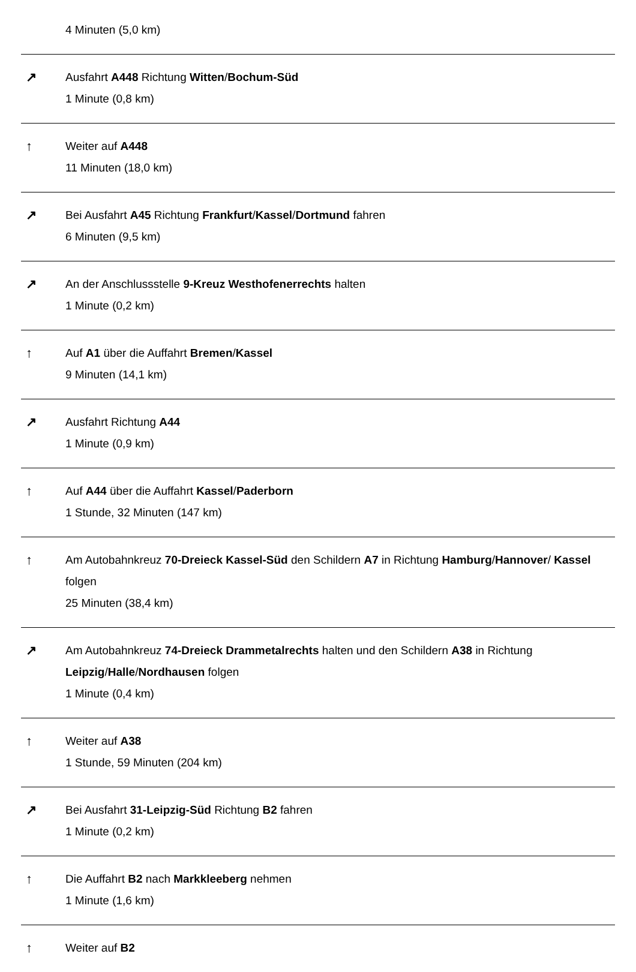4 Minuten (5,0 km)
↗
Ausfahrt A448 Richtung Witten/Bochum-Süd
1 Minute (0,8 km)
↑
Weiter auf A448
11 Minuten (18,0 km)
↗
Bei Ausfahrt A45 Richtung Frankfurt/Kassel/Dortmund fahren
6 Minuten (9,5 km)
↗
An der Anschlussstelle 9-Kreuz Westhofenerrechts halten
1 Minute (0,2 km)
↑
Auf A1 über die Auffahrt Bremen/Kassel
9 Minuten (14,1 km)
↗
Ausfahrt Richtung A44
1 Minute (0,9 km)
↑
Auf A44 über die Auffahrt Kassel/Paderborn
1 Stunde, 32 Minuten (147 km)
↑
Am Autobahnkreuz 70-Dreieck Kassel-Süd den Schildern A7 in Richtung Hamburg/Hannover/ Kassel folgen
25 Minuten (38,4 km)
↗
Am Autobahnkreuz 74-Dreieck Drammetalrechts halten und den Schildern A38 in Richtung Leipzig/Halle/Nordhausen folgen
1 Minute (0,4 km)
↑
Weiter auf A38
1 Stunde, 59 Minuten (204 km)
↗
Bei Ausfahrt 31-Leipzig-Süd Richtung B2 fahren
1 Minute (0,2 km)
↑
Die Auffahrt B2 nach Markkleeberg nehmen
1 Minute (1,6 km)
↑
Weiter auf B2